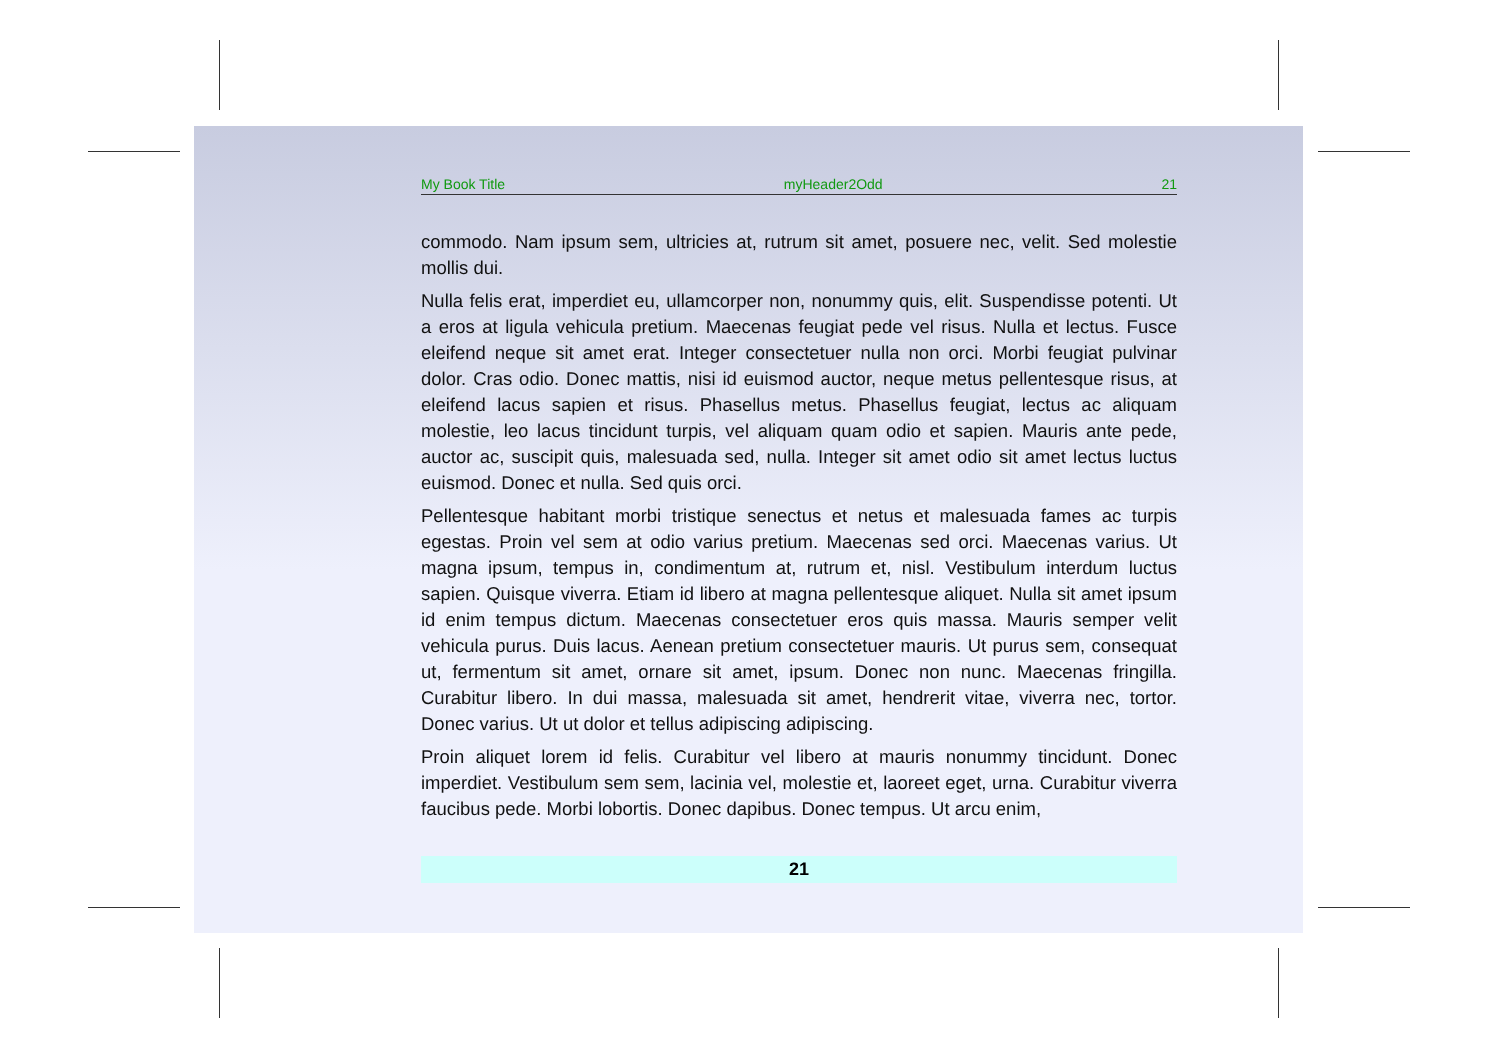My Book Title myHeader2Odd 21
commodo. Nam ipsum sem, ultricies at, rutrum sit amet, posuere nec, velit. Sed molestie mollis dui.
Nulla felis erat, imperdiet eu, ullamcorper non, nonummy quis, elit. Suspendisse potenti. Ut a eros at ligula vehicula pretium. Maecenas feugiat pede vel risus. Nulla et lectus. Fusce eleifend neque sit amet erat. Integer consectetuer nulla non orci. Morbi feugiat pulvinar dolor. Cras odio. Donec mattis, nisi id euismod auctor, neque metus pellentesque risus, at eleifend lacus sapien et risus. Phasellus metus. Phasellus feugiat, lectus ac aliquam molestie, leo lacus tincidunt turpis, vel aliquam quam odio et sapien. Mauris ante pede, auctor ac, suscipit quis, malesuada sed, nulla. Integer sit amet odio sit amet lectus luctus euismod. Donec et nulla. Sed quis orci.
Pellentesque habitant morbi tristique senectus et netus et malesuada fames ac turpis egestas. Proin vel sem at odio varius pretium. Maecenas sed orci. Maecenas varius. Ut magna ipsum, tempus in, condimentum at, rutrum et, nisl. Vestibulum interdum luctus sapien. Quisque viverra. Etiam id libero at magna pellentesque aliquet. Nulla sit amet ipsum id enim tempus dictum. Maecenas consectetuer eros quis massa. Mauris semper velit vehicula purus. Duis lacus. Aenean pretium consectetuer mauris. Ut purus sem, consequat ut, fermentum sit amet, ornare sit amet, ipsum. Donec non nunc. Maecenas fringilla. Curabitur libero. In dui massa, malesuada sit amet, hendrerit vitae, viverra nec, tortor. Donec varius. Ut ut dolor et tellus adipiscing adipiscing.
Proin aliquet lorem id felis. Curabitur vel libero at mauris nonummy tincidunt. Donec imperdiet. Vestibulum sem sem, lacinia vel, molestie et, laoreet eget, urna. Curabitur viverra faucibus pede. Morbi lobortis. Donec dapibus. Donec tempus. Ut arcu enim,
21